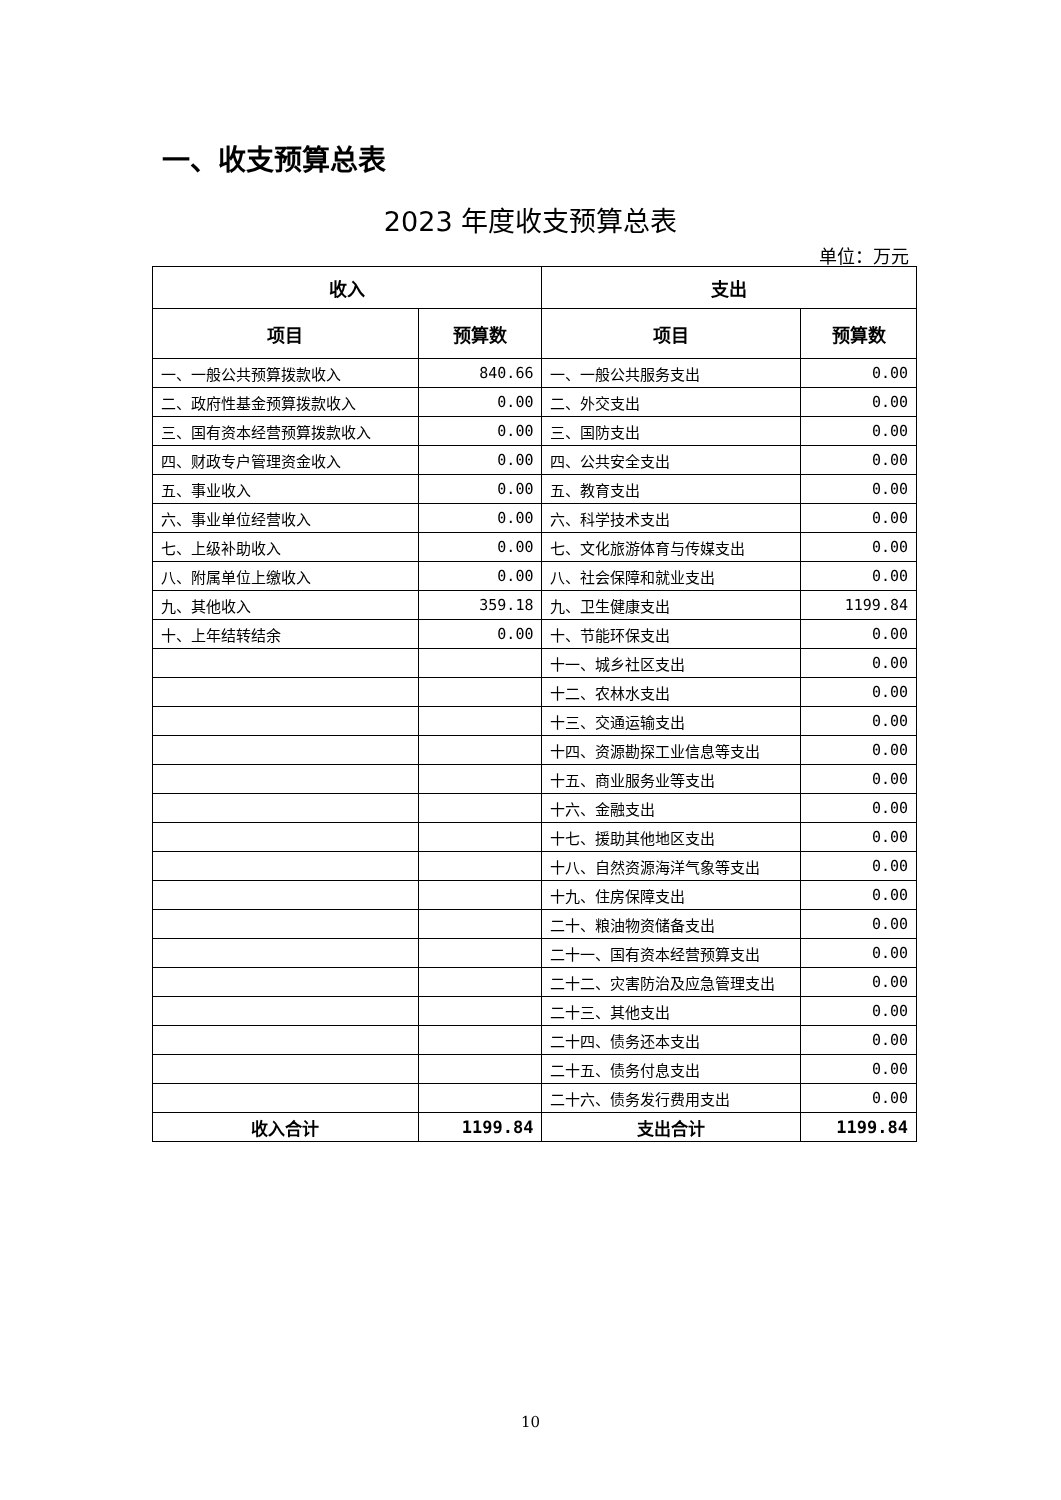一、收支预算总表
2023 年度收支预算总表
单位：万元
| 收入 | | 支出 | |
| --- | --- | --- | --- |
| 项目 | 预算数 | 项目 | 预算数 |
| 一、一般公共预算拨款收入 | 840.66 | 一、一般公共服务支出 | 0.00 |
| 二、政府性基金预算拨款收入 | 0.00 | 二、外交支出 | 0.00 |
| 三、国有资本经营预算拨款收入 | 0.00 | 三、国防支出 | 0.00 |
| 四、财政专户管理资金收入 | 0.00 | 四、公共安全支出 | 0.00 |
| 五、事业收入 | 0.00 | 五、教育支出 | 0.00 |
| 六、事业单位经营收入 | 0.00 | 六、科学技术支出 | 0.00 |
| 七、上级补助收入 | 0.00 | 七、文化旅游体育与传媒支出 | 0.00 |
| 八、附属单位上缴收入 | 0.00 | 八、社会保障和就业支出 | 0.00 |
| 九、其他收入 | 359.18 | 九、卫生健康支出 | 1199.84 |
| 十、上年结转结余 | 0.00 | 十、节能环保支出 | 0.00 |
| | | 十一、城乡社区支出 | 0.00 |
| | | 十二、农林水支出 | 0.00 |
| | | 十三、交通运输支出 | 0.00 |
| | | 十四、资源勘探工业信息等支出 | 0.00 |
| | | 十五、商业服务业等支出 | 0.00 |
| | | 十六、金融支出 | 0.00 |
| | | 十七、援助其他地区支出 | 0.00 |
| | | 十八、自然资源海洋气象等支出 | 0.00 |
| | | 十九、住房保障支出 | 0.00 |
| | | 二十、粮油物资储备支出 | 0.00 |
| | | 二十一、国有资本经营预算支出 | 0.00 |
| | | 二十二、灾害防治及应急管理支出 | 0.00 |
| | | 二十三、其他支出 | 0.00 |
| | | 二十四、债务还本支出 | 0.00 |
| | | 二十五、债务付息支出 | 0.00 |
| | | 二十六、债务发行费用支出 | 0.00 |
| 收入合计 | 1199.84 | 支出合计 | 1199.84 |
10